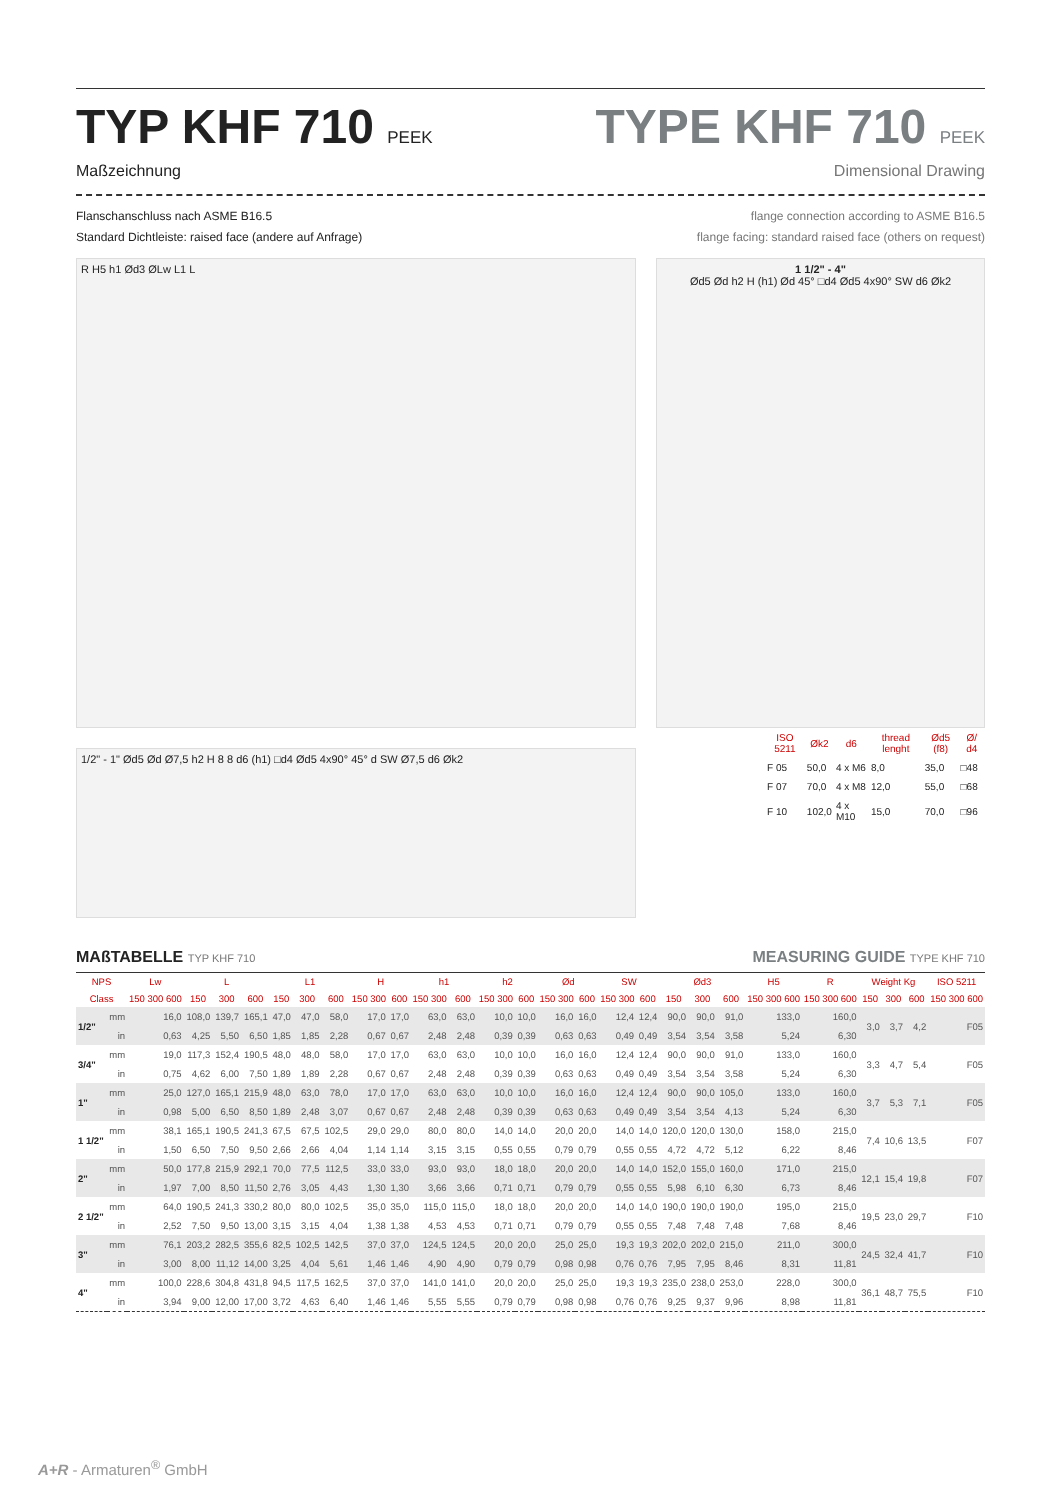TYP KHF 710 PEEK
Maßzeichnung
TYPE KHF 710 PEEK
Dimensional Drawing
Flanschanschluss nach ASME B16.5
Standard Dichtleiste: raised face (andere auf Anfrage)
flange connection according to ASME B16.5
flange facing: standard raised face (others on request)
R H5 h1 Ød3 ØLw L1 L
1/2" - 1" Ød5 Ød Ø7,5 h2 H 8 8 d6 (h1) □d4 Ød5 4x90° 45° d SW Ø7,5 d6 Øk2
1 1/2" - 4"
Ød5 Ød h2 H (h1) Ød 45° □d4 Ød5 4x90° SW d6 Øk2
| ISO 5211 | Øk2 | d6 | thread lenght | Ød5 (f8) | Ø/ d4 |
| --- | --- | --- | --- | --- | --- |
| F 05 | 50,0 | 4 x M6 | 8,0 | 35,0 | □48 |
| F 07 | 70,0 | 4 x M8 | 12,0 | 55,0 | □68 |
| F 10 | 102,0 | 4 x M10 | 15,0 | 70,0 | □96 |
MAßTABELLE TYP KHF 710
MEASURING GUIDE TYPE KHF 710
| NPS | | Lw | L | | | L1 | | | H | | h1 | | h2 | | Ød | | SW | | Ød3 | | | H5 | R | Weight Kg | | | ISO 5211 |
| --- | --- | --- | --- | --- | --- | --- | --- | --- | --- | --- | --- | --- | --- | --- | --- | --- | --- | --- | --- | --- | --- | --- | --- | --- | --- | --- | --- |
| Class | | 150 300 600 | 150 | 300 | 600 | 150 | 300 | 600 | 150 300 | 600 | 150 300 | 600 | 150 300 | 600 | 150 300 | 600 | 150 300 | 600 | 150 | 300 | 600 | 150 300 600 | 150 300 600 | 150 | 300 | 600 | 150 300 600 |
| 1/2" | mm | 16,0 | 108,0 | 139,7 | 165,1 | 47,0 | 47,0 | 58,0 | 17,0 | 17,0 | 63,0 | 63,0 | 10,0 | 10,0 | 16,0 | 16,0 | 12,4 | 12,4 | 90,0 | 90,0 | 91,0 | 133,0 | 160,0 | 3,0 | 3,7 | 4,2 | F05 |
| | in | 0,63 | 4,25 | 5,50 | 6,50 | 1,85 | 1,85 | 2,28 | 0,67 | 0,67 | 2,48 | 2,48 | 0,39 | 0,39 | 0,63 | 0,63 | 0,49 | 0,49 | 3,54 | 3,54 | 3,58 | 5,24 | 6,30 | | | | |
| 3/4" | mm | 19,0 | 117,3 | 152,4 | 190,5 | 48,0 | 48,0 | 58,0 | 17,0 | 17,0 | 63,0 | 63,0 | 10,0 | 10,0 | 16,0 | 16,0 | 12,4 | 12,4 | 90,0 | 90,0 | 91,0 | 133,0 | 160,0 | 3,3 | 4,7 | 5,4 | F05 |
| | in | 0,75 | 4,62 | 6,00 | 7,50 | 1,89 | 1,89 | 2,28 | 0,67 | 0,67 | 2,48 | 2,48 | 0,39 | 0,39 | 0,63 | 0,63 | 0,49 | 0,49 | 3,54 | 3,54 | 3,58 | 5,24 | 6,30 | | | | |
| 1" | mm | 25,0 | 127,0 | 165,1 | 215,9 | 48,0 | 63,0 | 78,0 | 17,0 | 17,0 | 63,0 | 63,0 | 10,0 | 10,0 | 16,0 | 16,0 | 12,4 | 12,4 | 90,0 | 90,0 | 105,0 | 133,0 | 160,0 | 3,7 | 5,3 | 7,1 | F05 |
| | in | 0,98 | 5,00 | 6,50 | 8,50 | 1,89 | 2,48 | 3,07 | 0,67 | 0,67 | 2,48 | 2,48 | 0,39 | 0,39 | 0,63 | 0,63 | 0,49 | 0,49 | 3,54 | 3,54 | 4,13 | 5,24 | 6,30 | | | | |
| 1 1/2" | mm | 38,1 | 165,1 | 190,5 | 241,3 | 67,5 | 67,5 | 102,5 | 29,0 | 29,0 | 80,0 | 80,0 | 14,0 | 14,0 | 20,0 | 20,0 | 14,0 | 14,0 | 120,0 | 120,0 | 130,0 | 158,0 | 215,0 | 7,4 | 10,6 | 13,5 | F07 |
| | in | 1,50 | 6,50 | 7,50 | 9,50 | 2,66 | 2,66 | 4,04 | 1,14 | 1,14 | 3,15 | 3,15 | 0,55 | 0,55 | 0,79 | 0,79 | 0,55 | 0,55 | 4,72 | 4,72 | 5,12 | 6,22 | 8,46 | | | | |
| 2" | mm | 50,0 | 177,8 | 215,9 | 292,1 | 70,0 | 77,5 | 112,5 | 33,0 | 33,0 | 93,0 | 93,0 | 18,0 | 18,0 | 20,0 | 20,0 | 14,0 | 14,0 | 152,0 | 155,0 | 160,0 | 171,0 | 215,0 | 12,1 | 15,4 | 19,8 | F07 |
| | in | 1,97 | 7,00 | 8,50 | 11,50 | 2,76 | 3,05 | 4,43 | 1,30 | 1,30 | 3,66 | 3,66 | 0,71 | 0,71 | 0,79 | 0,79 | 0,55 | 0,55 | 5,98 | 6,10 | 6,30 | 6,73 | 8,46 | | | | |
| 2 1/2" | mm | 64,0 | 190,5 | 241,3 | 330,2 | 80,0 | 80,0 | 102,5 | 35,0 | 35,0 | 115,0 | 115,0 | 18,0 | 18,0 | 20,0 | 20,0 | 14,0 | 14,0 | 190,0 | 190,0 | 190,0 | 195,0 | 215,0 | 19,5 | 23,0 | 29,7 | F10 |
| | in | 2,52 | 7,50 | 9,50 | 13,00 | 3,15 | 3,15 | 4,04 | 1,38 | 1,38 | 4,53 | 4,53 | 0,71 | 0,71 | 0,79 | 0,79 | 0,55 | 0,55 | 7,48 | 7,48 | 7,48 | 7,68 | 8,46 | | | | |
| 3" | mm | 76,1 | 203,2 | 282,5 | 355,6 | 82,5 | 102,5 | 142,5 | 37,0 | 37,0 | 124,5 | 124,5 | 20,0 | 20,0 | 25,0 | 25,0 | 19,3 | 19,3 | 202,0 | 202,0 | 215,0 | 211,0 | 300,0 | 24,5 | 32,4 | 41,7 | F10 |
| | in | 3,00 | 8,00 | 11,12 | 14,00 | 3,25 | 4,04 | 5,61 | 1,46 | 1,46 | 4,90 | 4,90 | 0,79 | 0,79 | 0,98 | 0,98 | 0,76 | 0,76 | 7,95 | 7,95 | 8,46 | 8,31 | 11,81 | | | | |
| 4" | mm | 100,0 | 228,6 | 304,8 | 431,8 | 94,5 | 117,5 | 162,5 | 37,0 | 37,0 | 141,0 | 141,0 | 20,0 | 20,0 | 25,0 | 25,0 | 19,3 | 19,3 | 235,0 | 238,0 | 253,0 | 228,0 | 300,0 | 36,1 | 48,7 | 75,5 | F10 |
| | in | 3,94 | 9,00 | 12,00 | 17,00 | 3,72 | 4,63 | 6,40 | 1,46 | 1,46 | 5,55 | 5,55 | 0,79 | 0,79 | 0,98 | 0,98 | 0,76 | 0,76 | 9,25 | 9,37 | 9,96 | 8,98 | 11,81 | | | | |
A+R - Armaturen<sup>®</sup> GmbH